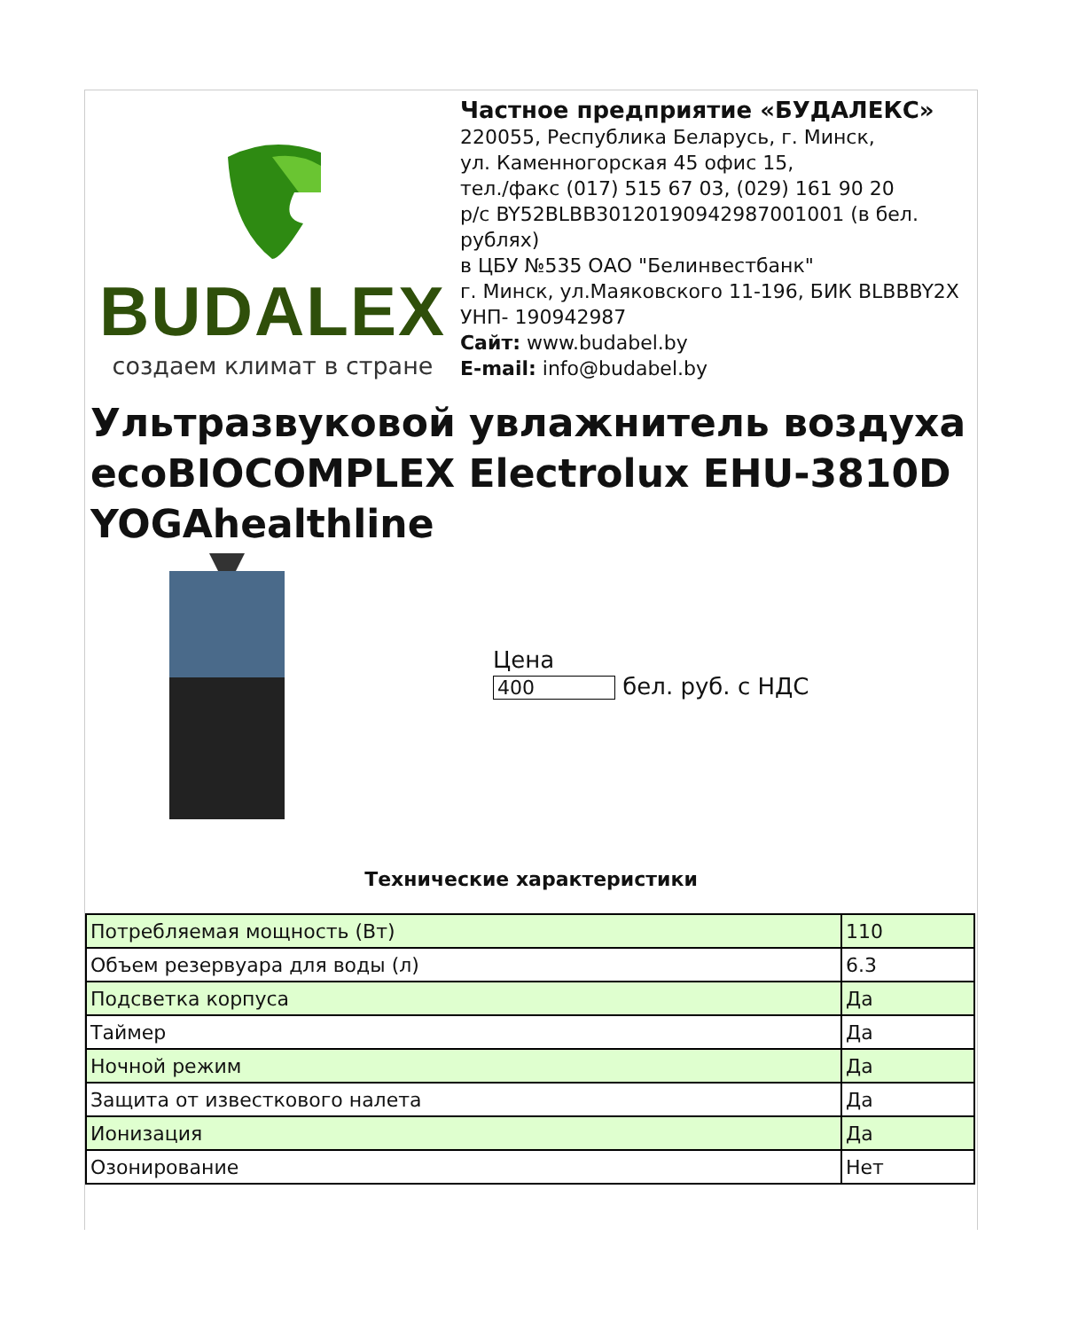BUDALEX
создаем климат в стране
Частное предприятие «БУДАЛЕКС»
220055, Республика Беларусь, г. Минск,
ул. Каменногорская 45 офис 15,
тел./факс (017) 515 67 03, (029) 161 90 20
р/с BY52BLBB30120190942987001001 (в бел. рублях)
в ЦБУ №535 ОАО "Белинвестбанк"
г. Минск, ул.Маяковского 11-196, БИК BLBBBY2X
УНП- 190942987
Сайт: www.budabel.by
E-mail: info@budabel.by
Ультразвуковой увлажнитель воздуха ecoBIOCOMPLEX Electrolux EHU-3810D YOGAhealthline
Цена
400 бел. руб. с НДС
Технические характеристики
| Потребляемая мощность (Вт) | 110 |
| Объем резервуара для воды (л) | 6.3 |
| Подсветка корпуса | Да |
| Таймер | Да |
| Ночной режим | Да |
| Защита от известкового налета | Да |
| Ионизация | Да |
| Озонирование | Нет |